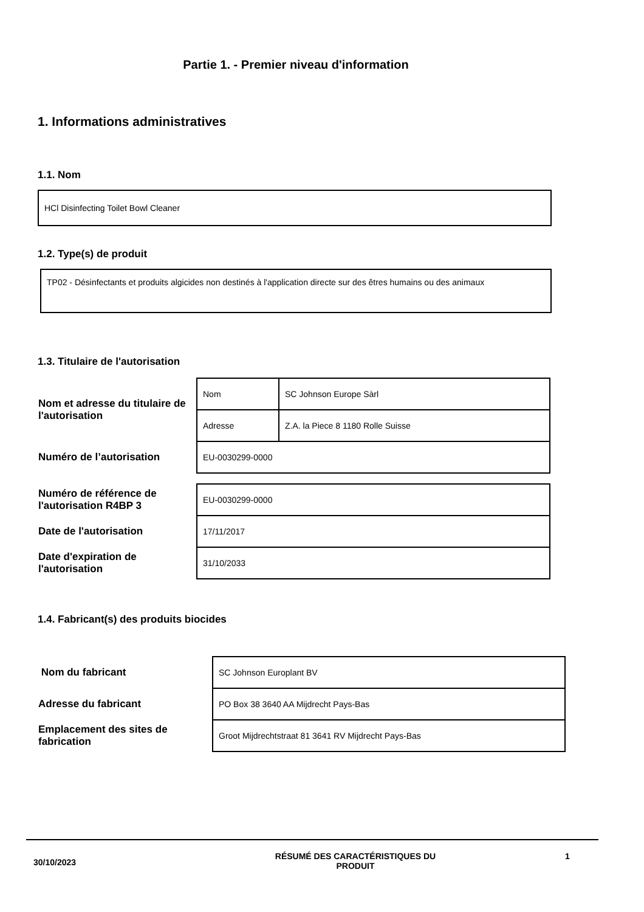Partie 1. - Premier niveau d'information
1. Informations administratives
1.1. Nom
HCl Disinfecting Toilet Bowl Cleaner
1.2. Type(s) de produit
TP02 - Désinfectants et produits algicides non destinés à l'application directe sur des êtres humains ou des animaux
1.3. Titulaire de l'autorisation
| Nom et adresse du titulaire de l'autorisation | Nom | SC Johnson Europe Sàrl |
| | Adresse | Z.A. la Piece 8 1180 Rolle Suisse |
| Numéro de l’autorisation | EU-0030299-0000 | |
| Numéro de référence de l'autorisation R4BP 3 | EU-0030299-0000 | |
| Date de l'autorisation | 17/11/2017 | |
| Date d'expiration de l'autorisation | 31/10/2033 | |
1.4. Fabricant(s) des produits biocides
| Nom du fabricant | SC Johnson Europlant BV |
| Adresse du fabricant | PO Box 38 3640 AA Mijdrecht Pays-Bas |
| Emplacement des sites de fabrication | Groot Mijdrechtstraat 81 3641 RV Mijdrecht Pays-Bas |
30/10/2023
RÉSUMÉ DES CARACTÉRISTIQUES DU PRODUIT 1